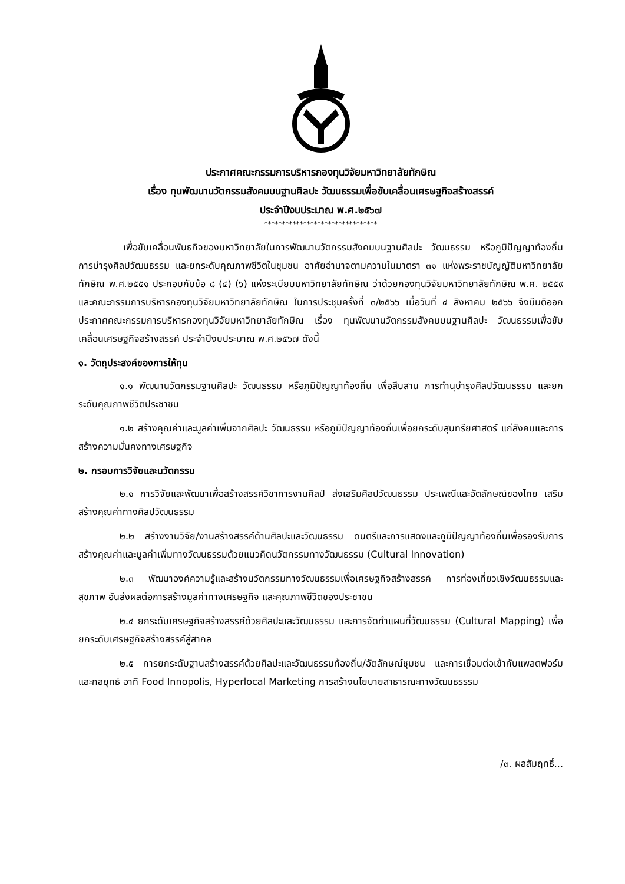ประกาศคณะกรรมการบริหารกองทุนวิจัยมหาวิทยาลัยทักษิณ
เรื่อง ทุนพัฒนานวัตกรรมสังคมบนฐานศิลปะ วัฒนธรรมเพื่อขับเคลื่อนเศรษฐกิจสร้างสรรค์
ประจำปีงบประมาณ พ.ศ.๒๕๖๗
********************************
เพื่อขับเคลื่อนพันธกิจของมหาวิทยาลัยในการพัฒนานวัตกรรมสังคมบนฐานศิลปะ วัฒนธรรม หรือภูมิปัญญาท้องถิ่น การบำรุงศิลปวัฒนธรรม และยกระดับคุณภาพชีวิตในชุมชน อาศัยอำนาจตามความในมาตรา ๓๑ แห่งพระราชบัญญัติมหาวิทยาลัยทักษิณ พ.ศ.๒๕๕๑ ประกอบกับข้อ ๘ (๔) (๖) แห่งระเบียบมหาวิทยาลัยทักษิณ ว่าด้วยกองทุนวิจัยมหาวิทยาลัยทักษิณ พ.ศ. ๒๕๕๙ และคณะกรรมการบริหารกองทุนวิจัยมหาวิทยาลัยทักษิณ ในการประชุมครั้งที่ ๓/๒๕๖๖ เมื่อวันที่ ๔ สิงหาคม ๒๕๖๖ จึงมีมติออกประกาศคณะกรรมการบริหารกองทุนวิจัยมหาวิทยาลัยทักษิณ เรื่อง ทุนพัฒนานวัตกรรมสังคมบนฐานศิลปะ วัฒนธรรมเพื่อขับเคลื่อนเศรษฐกิจสร้างสรรค์ ประจำปีงบประมาณ พ.ศ.๒๕๖๗ ดังนี้
๑. วัตถุประสงค์ของการให้ทุน
๑.๑ พัฒนานวัตกรรมฐานศิลปะ วัฒนธรรม หรือภูมิปัญญาท้องถิ่น เพื่อสืบสาน การทำนุบำรุงศิลปวัฒนธรรม และยกระดับคุณภาพชีวิตประชาชน
๑.๒ สร้างคุณค่าและมูลค่าเพิ่มจากศิลปะ วัฒนธรรม หรือภูมิปัญญาท้องถิ่นเพื่อยกระดับสุนทรียศาสตร์ แก่สังคมและการสร้างความมั่นคงทางเศรษฐกิจ
๒. กรอบการวิจัยและนวัตกรรม
๒.๑ การวิจัยและพัฒนาเพื่อสร้างสรรค์วิชาการงานศิลป์ ส่งเสริมศิลปวัฒนธรรม ประเพณีและอัตลักษณ์ของไทย เสริมสร้างคุณค่าทางศิลปวัฒนธรรม
๒.๒ สร้างงานวิจัย/งานสร้างสรรค์ด้านศิลปะและวัฒนธรรม ดนตรีและการแสดงและภูมิปัญญาท้องถิ่นเพื่อรองรับการสร้างคุณค่าและมูลค่าเพิ่มทางวัฒนธรรมด้วยแนวคิดนวัตกรรมทางวัฒนธรรม (Cultural Innovation)
๒.๓ พัฒนาองค์ความรู้และสร้างนวัตกรรมทางวัฒนธรรมเพื่อเศรษฐกิจสร้างสรรค์ การท่องเที่ยวเชิงวัฒนธรรมและสุขภาพ อันส่งผลต่อการสร้างมูลค่าทางเศรษฐกิจ และคุณภาพชีวิตของประชาชน
๒.๔ ยกระดับเศรษฐกิจสร้างสรรค์ด้วยศิลปะและวัฒนธรรม และการจัดทำแผนที่วัฒนธรรม (Cultural Mapping) เพื่อยกระดับเศรษฐกิจสร้างสรรค์สู่สากล
๒.๕ การยกระดับฐานสร้างสรรค์ด้วยศิลปะและวัฒนธรรมท้องถิ่น/อัตลักษณ์ชุมชน และการเชื่อมต่อเข้ากับแพลตฟอร์มและกลยุทธ์ อาทิ Food Innopolis, Hyperlocal Marketing การสร้างนโยบายสาธารณะทางวัฒนธรรรม
/๓. ผลสัมฤทธิ์...